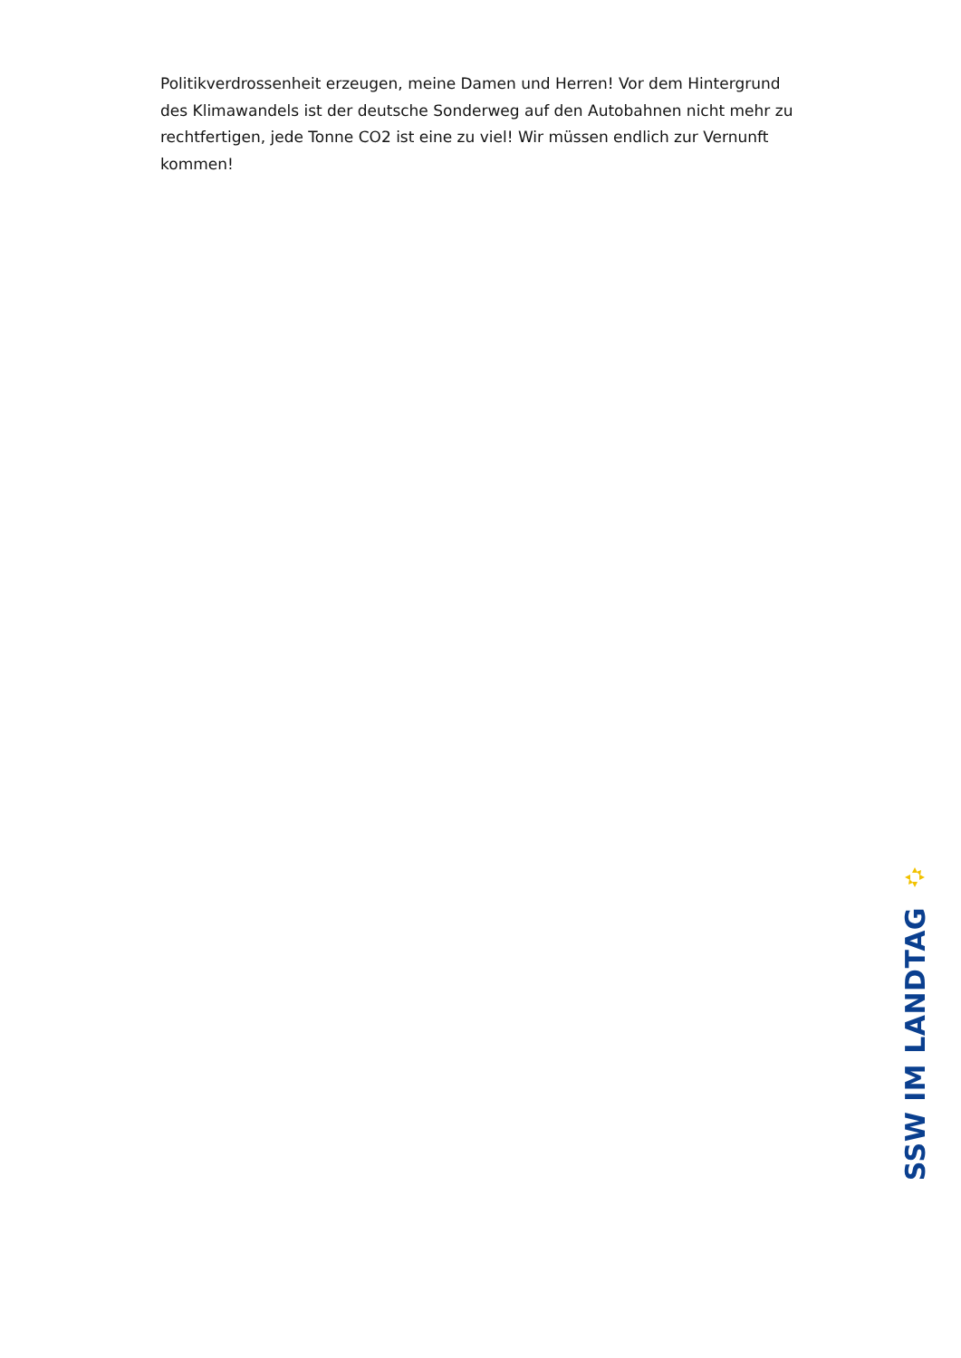Politikverdrossenheit erzeugen, meine Damen und Herren! Vor dem Hintergrund des Klimawandels ist der deutsche Sonderweg auf den Autobahnen nicht mehr zu rechtfertigen, jede Tonne CO2 ist eine zu viel! Wir müssen endlich zur Vernunft kommen!
SSW IM LANDTAG